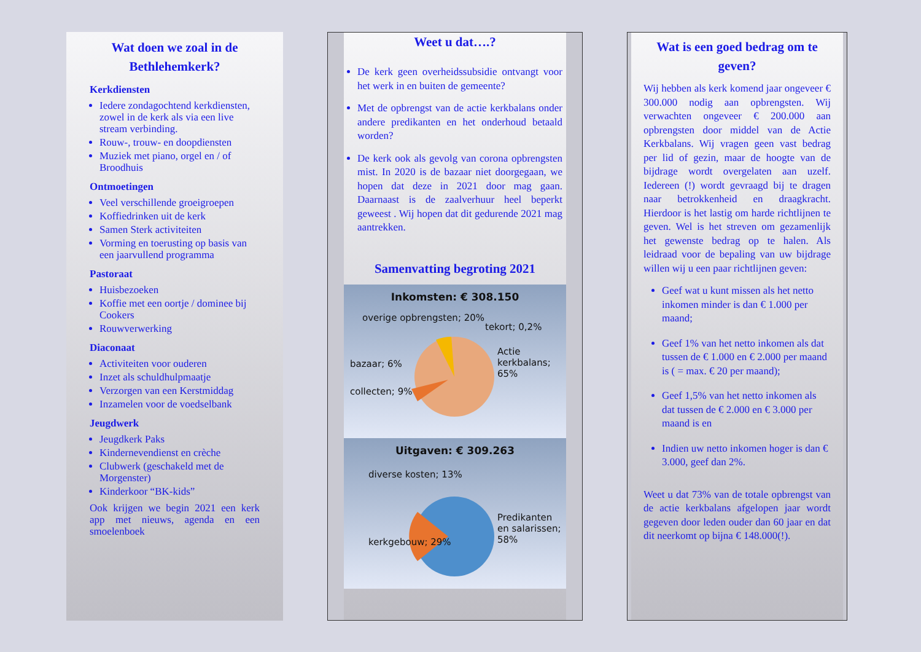Wat doen we zoal in de Bethlehemkerk?
Kerkdiensten
Iedere zondagochtend kerkdiensten, zowel in de kerk als via een live stream verbinding.
Rouw-, trouw- en doopdiensten
Muziek met piano, orgel en / of Broodhuis
Ontmoetingen
Veel verschillende groeigroepen
Koffiedrinken uit de kerk
Samen Sterk activiteiten
Vorming en toerusting op basis van een jaarvullend programma
Pastoraat
Huisbezoeken
Koffie met een oortje / dominee bij Cookers
Rouwverwerking
Diaconaat
Activiteiten voor ouderen
Inzet als schuldhulpmaatje
Verzorgen van een Kerstmiddag
Inzamelen voor de voedselbank
Jeugdwerk
Jeugdkerk Paks
Kindernevendienst en crèche
Clubwerk (geschakeld met de Morgenster)
Kinderkoor “BK-kids”
Ook krijgen we begin 2021 een kerk app met nieuws, agenda en een smoelenboek
Weet u dat….?
De kerk geen overheidssubsidie ontvangt voor het werk in en buiten de gemeente?
Met de opbrengst van de actie kerkbalans onder andere predikanten en het onderhoud betaald worden?
De kerk ook als gevolg van corona opbrengsten mist. In 2020 is de bazaar niet doorgegaan, we hopen dat deze in 2021 door mag gaan. Daarnaast is de zaalverhuur heel beperkt geweest . Wij hopen dat dit gedurende 2021 mag aantrekken.
Samenvatting begroting 2021
Inkomsten: € 308.150
overige opbrengsten; 20%
tekort; 0,2%
bazaar; 6%
Actie kerkbalans; 65%
collecten; 9%
Uitgaven: € 309.263
diverse kosten; 13%
Predikanten en salarissen; 58%
kerkgebouw; 29%
Wat is een goed bedrag om te geven?
Wij hebben als kerk komend jaar ongeveer € 300.000 nodig aan opbrengsten. Wij verwachten ongeveer € 200.000 aan opbrengsten door middel van de Actie Kerkbalans. Wij vragen geen vast bedrag per lid of gezin, maar de hoogte van de bijdrage wordt overgelaten aan uzelf. Iedereen (!) wordt gevraagd bij te dragen naar betrokkenheid en draagkracht. Hierdoor is het lastig om harde richtlijnen te geven. Wel is het streven om gezamenlijk het gewenste bedrag op te halen. Als leidraad voor de bepaling van uw bijdrage willen wij u een paar richtlijnen geven:
Geef wat u kunt missen als het netto inkomen minder is dan € 1.000 per maand;
Geef 1% van het netto inkomen als dat tussen de € 1.000 en € 2.000 per maand is ( = max. € 20 per maand);
Geef 1,5% van het netto inkomen als dat tussen de € 2.000 en € 3.000 per maand is en
Indien uw netto inkomen hoger is dan € 3.000, geef dan 2%.
Weet u dat 73% van de totale opbrengst van de actie kerkbalans afgelopen jaar wordt gegeven door leden ouder dan 60 jaar en dat dit neerkomt op bijna € 148.000(!).